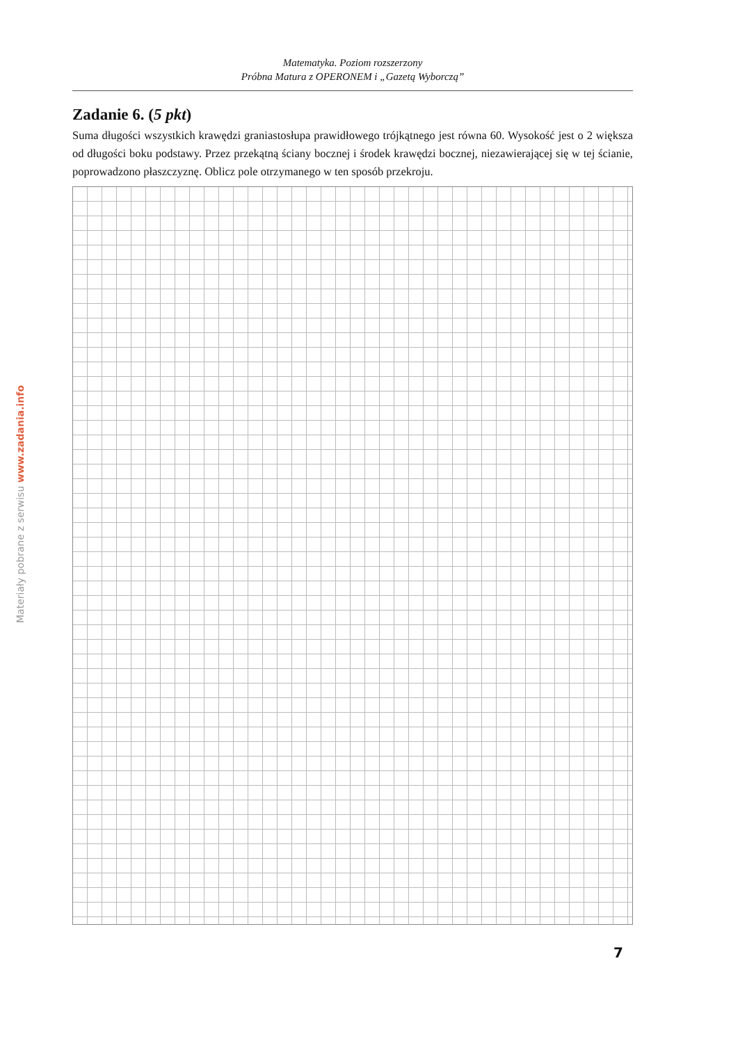Matematyka. Poziom rozszerzony
Próbna Matura z OPERONEM i „Gazetą Wyborczą”
Zadanie 6. (5 pkt)
Suma długości wszystkich krawędzi graniastosłupa prawidłowego trójkątnego jest równa 60. Wysokość jest o 2 większa od długości boku podstawy. Przez przekątną ściany bocznej i środek krawędzi bocznej, nieza­wierającej się w tej ścianie, poprowadzono płaszczyznę. Oblicz pole otrzymanego w ten sposób przekroju.
Materiały pobrane z serwisu www.zadania.info
7